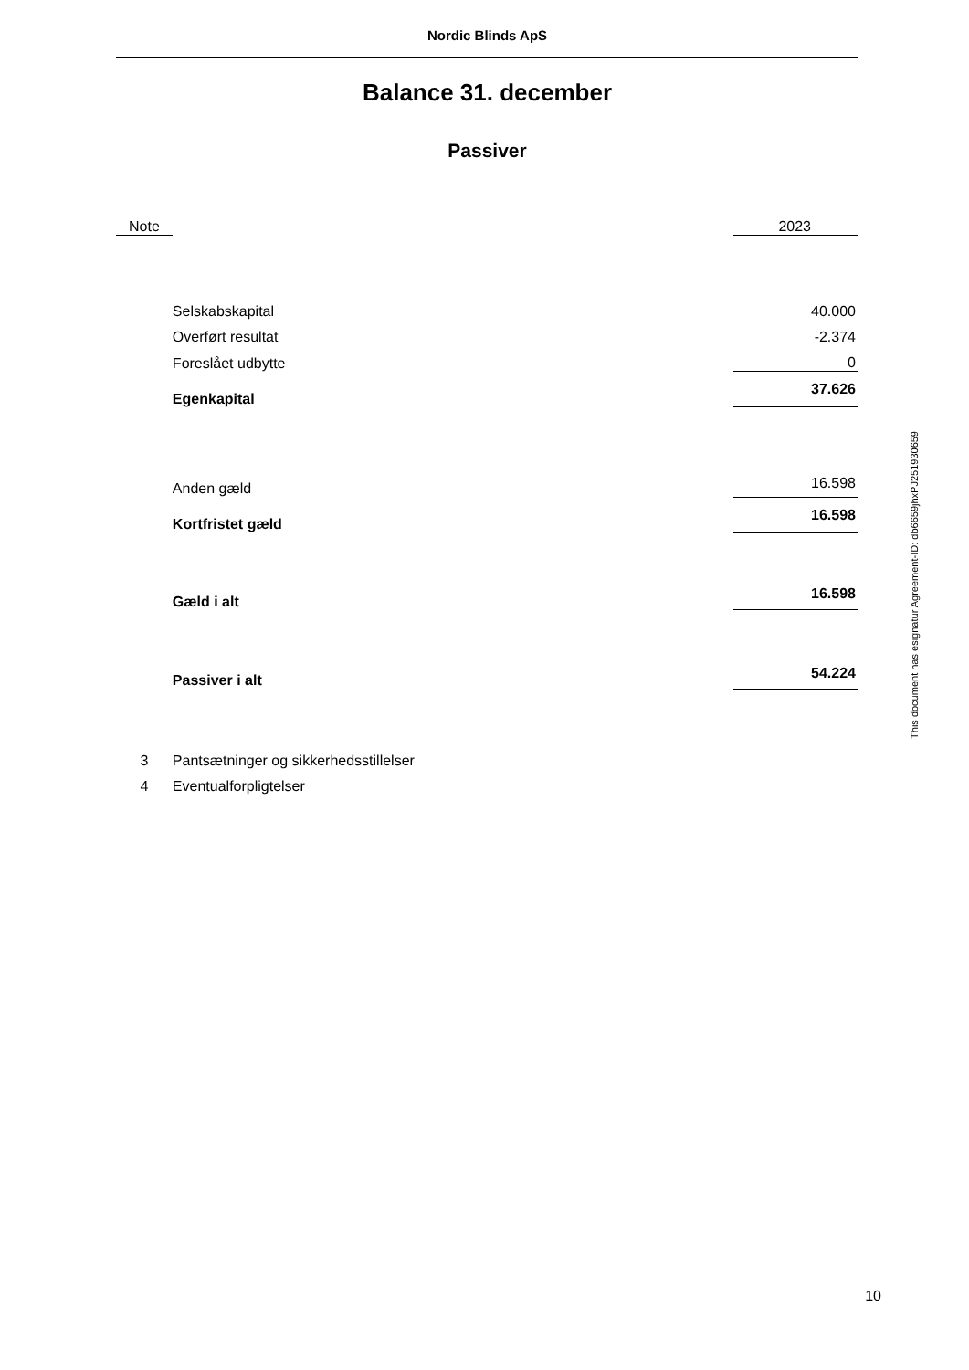Nordic Blinds ApS
Balance 31. december
Passiver
| Note | | 2023 |
| | Selskabskapital | 40.000 |
| | Overført resultat | -2.374 |
| | Foreslået udbytte | 0 |
| | Egenkapital | 37.626 |
| | Anden gæld | 16.598 |
| | Kortfristet gæld | 16.598 |
| | Gæld i alt | 16.598 |
| | Passiver i alt | 54.224 |
| 3 | Pantsætninger og sikkerhedsstillelser | |
| 4 | Eventualforpligtelser | |
10
This document has esignatur Agreement-ID: db6659jhxPJ251930659